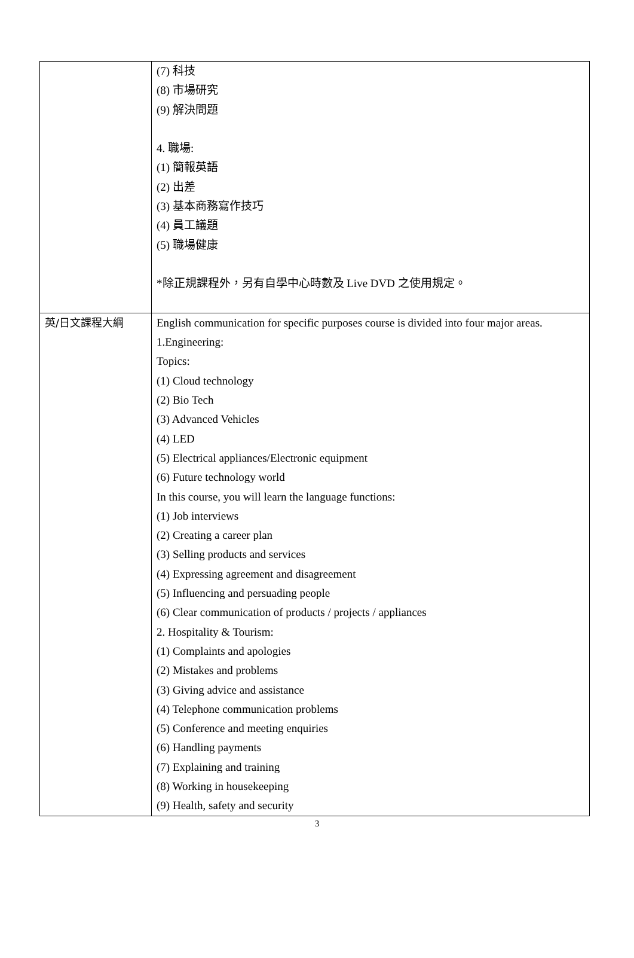| | (7) 科技 (8) 市場研究 (9) 解決問題 4. 職場: (1) 簡報英語 (2) 出差 (3) 基本商務寫作技巧 (4) 員工議題 (5) 職場健康 *除正規課程外，另有自學中心時數及 Live DVD 之使用規定。 |
| 英/日文課程大綱 | English communication for specific purposes course is divided into four major areas. 1.Engineering: Topics: (1) Cloud technology (2) Bio Tech (3) Advanced Vehicles (4) LED (5) Electrical appliances/Electronic equipment (6) Future technology world In this course, you will learn the language functions: (1) Job interviews (2) Creating a career plan (3) Selling products and services (4) Expressing agreement and disagreement (5) Influencing and persuading people (6) Clear communication of products / projects / appliances 2. Hospitality & Tourism: (1) Complaints and apologies (2) Mistakes and problems (3) Giving advice and assistance (4) Telephone communication problems (5) Conference and meeting enquiries (6) Handling payments (7) Explaining and training (8) Working in housekeeping (9) Health, safety and security |
3